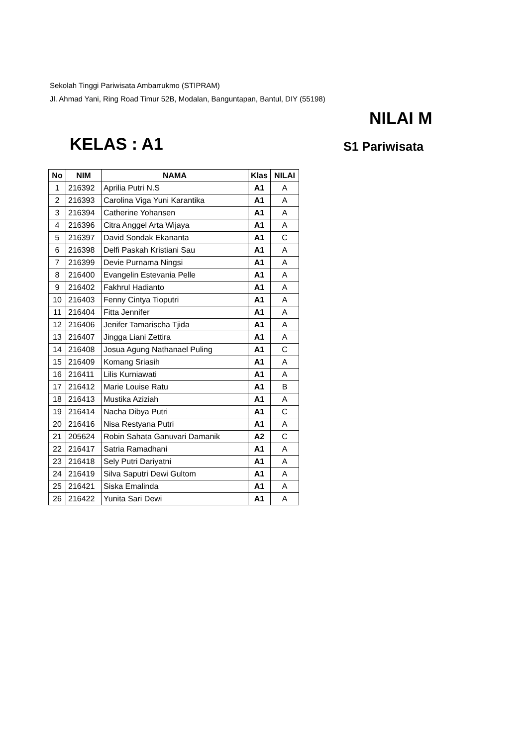Sekolah Tinggi Pariwisata Ambarrukmo (STIPRAM)
Jl. Ahmad Yani, Ring Road Timur 52B, Modalan, Banguntapan, Bantul, DIY (55198)
NILAI M
KELAS : A1 S1 Pariwisata
| No | NIM | NAMA | Klas | NILAI |
| --- | --- | --- | --- | --- |
| 1 | 216392 | Aprilia Putri N.S | A1 | A |
| 2 | 216393 | Carolina Viga Yuni Karantika | A1 | A |
| 3 | 216394 | Catherine Yohansen | A1 | A |
| 4 | 216396 | Citra Anggel Arta Wijaya | A1 | A |
| 5 | 216397 | David Sondak Ekananta | A1 | C |
| 6 | 216398 | Delfi Paskah Kristiani Sau | A1 | A |
| 7 | 216399 | Devie Purnama Ningsi | A1 | A |
| 8 | 216400 | Evangelin Estevania Pelle | A1 | A |
| 9 | 216402 | Fakhrul Hadianto | A1 | A |
| 10 | 216403 | Fenny Cintya Tioputri | A1 | A |
| 11 | 216404 | Fitta Jennifer | A1 | A |
| 12 | 216406 | Jenifer Tamarischa Tjida | A1 | A |
| 13 | 216407 | Jingga Liani Zettira | A1 | A |
| 14 | 216408 | Josua Agung Nathanael Puling | A1 | C |
| 15 | 216409 | Komang Sriasih | A1 | A |
| 16 | 216411 | Lilis Kurniawati | A1 | A |
| 17 | 216412 | Marie Louise Ratu | A1 | B |
| 18 | 216413 | Mustika Aziziah | A1 | A |
| 19 | 216414 | Nacha Dibya Putri | A1 | C |
| 20 | 216416 | Nisa Restyana Putri | A1 | A |
| 21 | 205624 | Robin Sahata Ganuvari Damanik | A2 | C |
| 22 | 216417 | Satria Ramadhani | A1 | A |
| 23 | 216418 | Sely Putri Dariyatni | A1 | A |
| 24 | 216419 | Silva Saputri Dewi Gultom | A1 | A |
| 25 | 216421 | Siska Emalinda | A1 | A |
| 26 | 216422 | Yunita Sari Dewi | A1 | A |